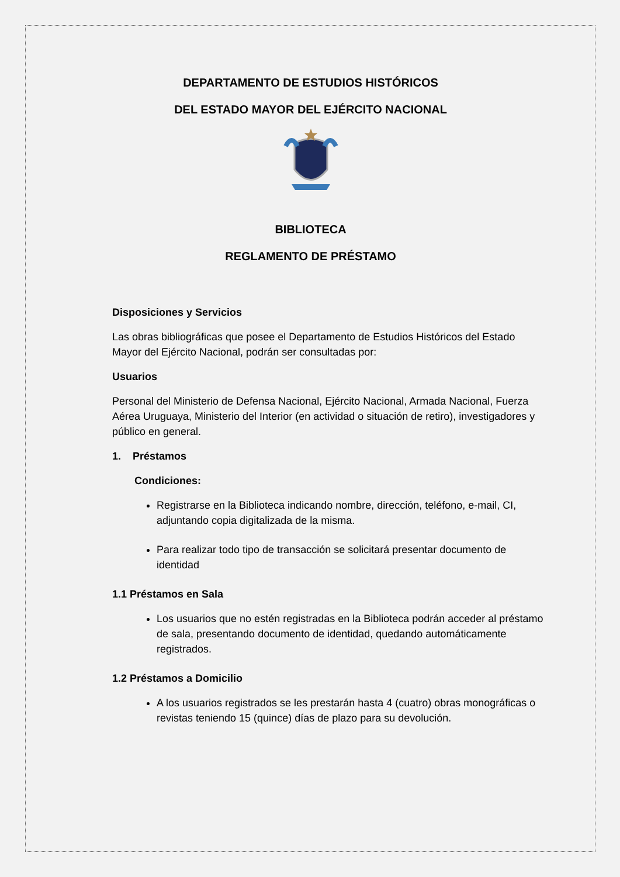DEPARTAMENTO DE ESTUDIOS HISTÓRICOS
DEL ESTADO MAYOR DEL EJÉRCITO NACIONAL
BIBLIOTECA
REGLAMENTO DE PRÉSTAMO
Disposiciones y Servicios
Las obras bibliográficas que posee el Departamento de Estudios Históricos del Estado Mayor del Ejército Nacional, podrán ser consultadas por:
Usuarios
Personal del Ministerio de Defensa Nacional, Ejército Nacional, Armada Nacional, Fuerza Aérea Uruguaya, Ministerio del Interior (en actividad o situación de retiro), investigadores y público en general.
1. Préstamos
Condiciones:
Registrarse en la Biblioteca indicando nombre, dirección, teléfono, e-mail, CI, adjuntando copia digitalizada de la misma.
Para realizar todo tipo de transacción se solicitará presentar documento de identidad
1.1 Préstamos en Sala
Los usuarios que no estén registradas en la Biblioteca podrán acceder al préstamo de sala, presentando documento de identidad, quedando automáticamente registrados.
1.2 Préstamos a Domicilio
A los usuarios registrados se les prestarán hasta 4 (cuatro) obras monográficas o revistas teniendo 15 (quince) días de plazo para su devolución.